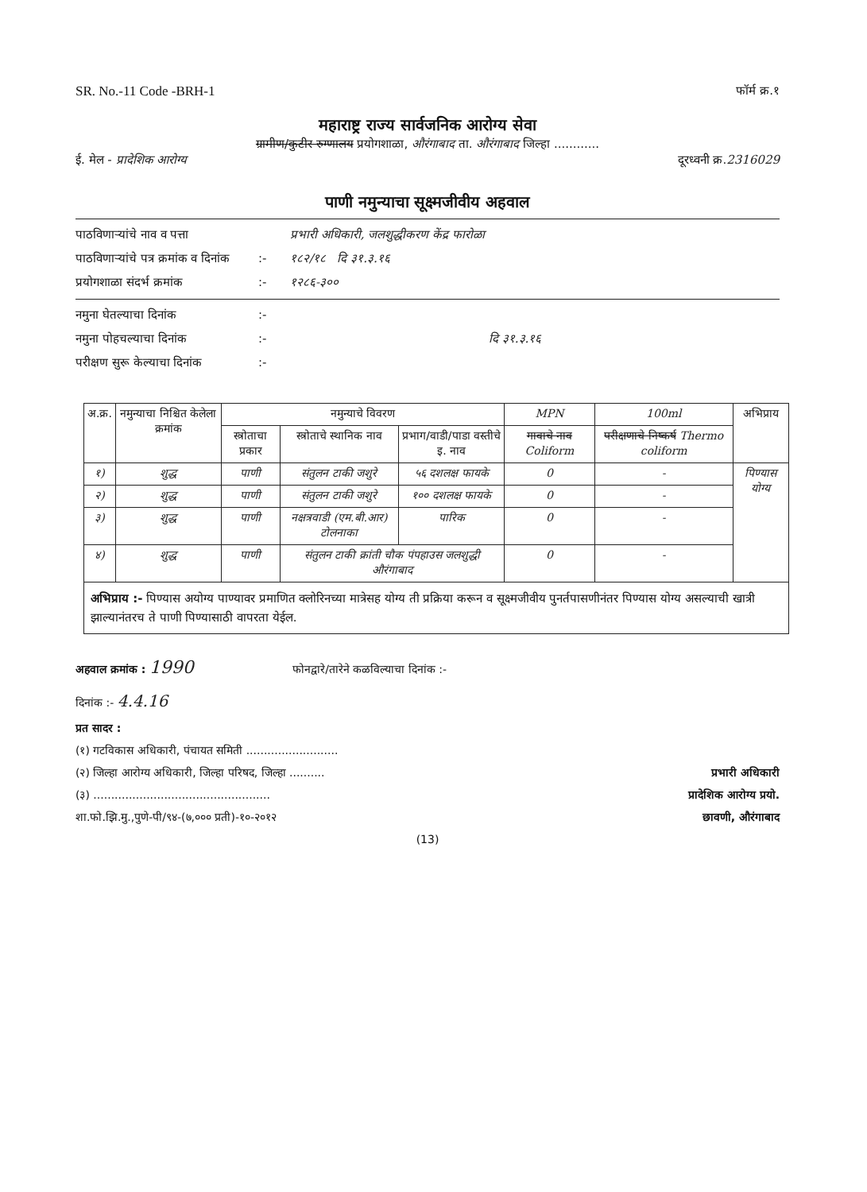SR. No.-11 Code -BRH-1 फॉर्म क्र.१
महाराष्ट्र राज्य सार्वजनिक आरोग्य सेवा
ग्रामीण/कुटीर रुग्णालय प्रयोगशाळा, औरंगाबाद ता. औरंगाबाद जिल्हा ............
ई. मेल - प्रादेशिक आरोग्य दूरध्वनी क्र.2316029
पाणी नमुन्याचा सूक्ष्मजीवीय अहवाल
पाठविणाऱ्यांचे नाव व पत्ता प्रभारी अधिकारी, जलशुद्धीकरण केंद्र फारोळा
पाठविणाऱ्यांचे पत्र क्रमांक व दिनांक:- १८२/१८ दि ३१.३.१६
प्रयोगशाळा संदर्भ क्रमांक:- १२८६-३००
नमुना घेतल्याचा दिनांक:-
नमुना पोहचल्याचा दिनांक:- दि ३१.३.१६
परीक्षण सुरू केल्याचा दिनांक:-
| अ.क्र. | नमुन्याचा निश्चित केलेला क्रमांक | नमुन्याचे विवरण | | | MPN | 100ml | अभिप्राय |
| --- | --- | --- | --- | --- | --- | --- | --- |
| | | स्त्रोताचा प्रकार | स्त्रोताचे स्थानिक नाव | प्रभाग/वाडी/पाडा वस्तीचे इ. नाव | गावाचे नाव Coliform | परीक्षणाचे निष्कर्ष Thermo coliform | |
| १) | शुद्ध | पाणी | संतुलन टाकी जशुरे | ५६ दशलक्ष फायके | 0 | - | पिण्यास योग्य |
| २) | शुद्ध | पाणी | संतुलन टाकी जशुरे | १०० दशलक्ष फायके | 0 | - | |
| ३) | शुद्ध | पाणी | नक्षत्रवाडी (एम.बी.आर) टोलनाका | पारिक | 0 | - | |
| ४) | शुद्ध | पाणी | संतुलन टाकी क्रांती चौक पंपहाउस जलशुद्धी औरंगाबाद | | 0 | - | |
अभिप्राय :- पिण्यास अयोग्य पाण्यावर प्रमाणित क्लोरिनच्या मात्रेसह योग्य ती प्रक्रिया करून व सूक्ष्मजीवीय पुनर्तपासणीनंतर पिण्यास योग्य असल्याची खात्री झाल्यानंतरच ते पाणी पिण्यासाठी वापरता येईल.
अहवाल क्रमांक : 1990 फोनद्वारे/तारेने कळविल्याचा दिनांक :-
दिनांक :- 4.4.16
प्रत सादर :
(१) गटविकास अधिकारी, पंचायत समिती ..........................
(२) जिल्हा आरोग्य अधिकारी, जिल्हा परिषद, जिल्हा .......... प्रभारी अधिकारी
(३) .................................................. प्रादेशिक आरोग्य प्रयो.
शा.फो.झि.मु.,पुणे-पी/९४-(७,००० प्रती)-१०-२०१२ छावणी, औरंगाबाद
(13)